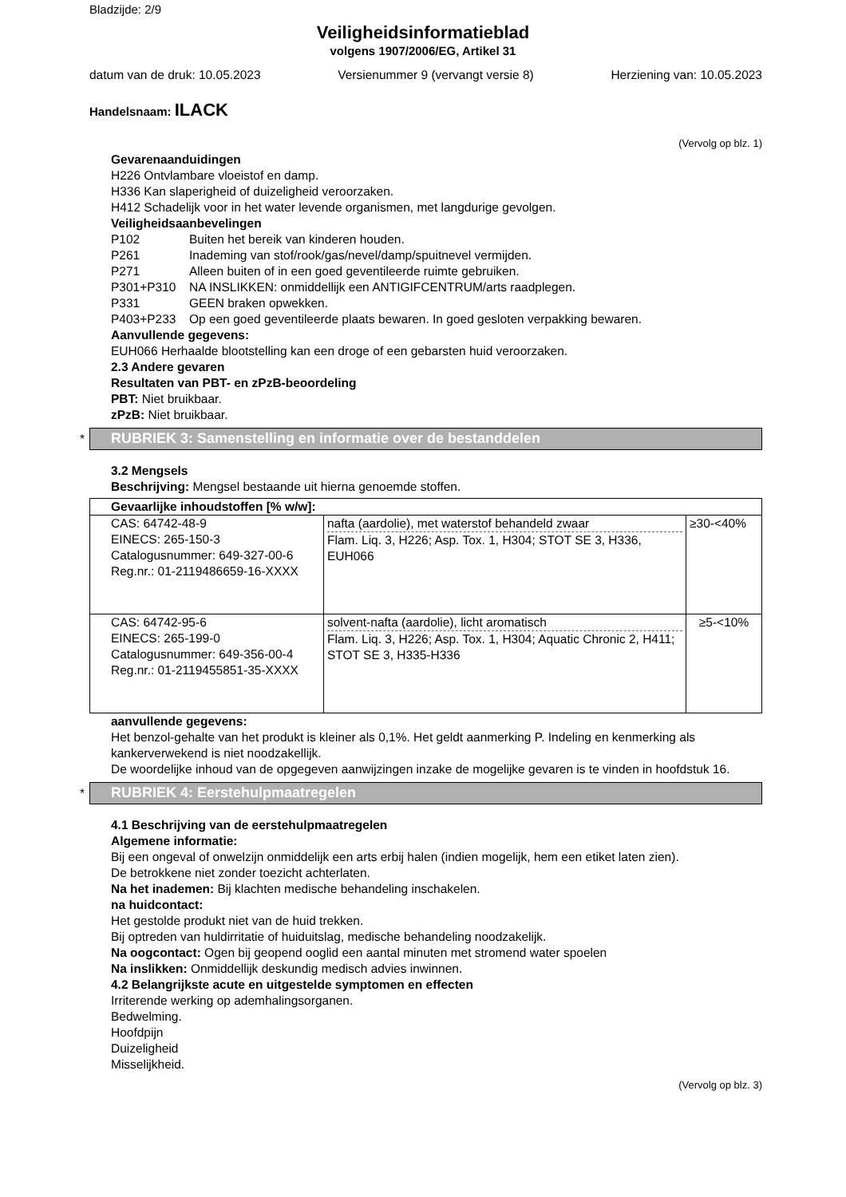Bladzijde: 2/9
Veiligheidsinformatieblad
volgens 1907/2006/EG, Artikel 31
datum van de druk: 10.05.2023 Versienummer 9 (vervangt versie 8) Herziening van: 10.05.2023
Handelsnaam: ILACK
(Vervolg op blz. 1)
Gevarenaanduidingen
H226 Ontvlambare vloeistof en damp.
H336 Kan slaperigheid of duizeligheid veroorzaken.
H412 Schadelijk voor in het water levende organismen, met langdurige gevolgen.
Veiligheidsaanbevelingen
| P102 | Buiten het bereik van kinderen houden. |
| P261 | Inademing van stof/rook/gas/nevel/damp/spuitnevel vermijden. |
| P271 | Alleen buiten of in een goed geventileerde ruimte gebruiken. |
| P301+P310 | NA INSLIKKEN: onmiddellijk een ANTIGIFCENTRUM/arts raadplegen. |
| P331 | GEEN braken opwekken. |
| P403+P233 | Op een goed geventileerde plaats bewaren. In goed gesloten verpakking bewaren. |
Aanvullende gegevens:
EUH066 Herhaalde blootstelling kan een droge of een gebarsten huid veroorzaken.
2.3 Andere gevaren
Resultaten van PBT- en zPzB-beoordeling
PBT: Niet bruikbaar.
zPzB: Niet bruikbaar.
*
RUBRIEK 3: Samenstelling en informatie over de bestanddelen
3.2 Mengsels
Beschrijving: Mengsel bestaande uit hierna genoemde stoffen.
| Gevaarlijke inhoudstoffen [% w/w]: | | |
| --- | --- | --- |
| CAS: 64742-48-9 EINECS: 265-150-3 Catalogusnummer: 649-327-00-6 Reg.nr.: 01-2119486659-16-XXXX | nafta (aardolie), met waterstof behandeld zwaar Flam. Liq. 3, H226; Asp. Tox. 1, H304; STOT SE 3, H336, EUH066 | ≥30-<40% |
| CAS: 64742-95-6 EINECS: 265-199-0 Catalogusnummer: 649-356-00-4 Reg.nr.: 01-2119455851-35-XXXX | solvent-nafta (aardolie), licht aromatisch Flam. Liq. 3, H226; Asp. Tox. 1, H304; Aquatic Chronic 2, H411; STOT SE 3, H335-H336 | ≥5-<10% |
aanvullende gegevens:
Het benzol-gehalte van het produkt is kleiner als 0,1%. Het geldt aanmerking P. Indeling en kenmerking als kankerverwekend is niet noodzakellijk.
De woordelijke inhoud van de opgegeven aanwijzingen inzake de mogelijke gevaren is te vinden in hoofdstuk 16.
*
RUBRIEK 4: Eerstehulpmaatregelen
4.1 Beschrijving van de eerstehulpmaatregelen
Algemene informatie:
Bij een ongeval of onwelzijn onmiddelijk een arts erbij halen (indien mogelijk, hem een etiket laten zien).
De betrokkene niet zonder toezicht achterlaten.
Na het inademen: Bij klachten medische behandeling inschakelen.
na huidcontact:
Het gestolde produkt niet van de huid trekken.
Bij optreden van huldirritatie of huiduitslag, medische behandeling noodzakelijk.
Na oogcontact: Ogen bij geopend ooglid een aantal minuten met stromend water spoelen
Na inslikken: Onmiddellijk deskundig medisch advies inwinnen.
4.2 Belangrijkste acute en uitgestelde symptomen en effecten
Irriterende werking op ademhalingsorganen.
Bedwelming.
Hoofdpijn
Duizeligheid
Misselijkheid.
(Vervolg op blz. 3)